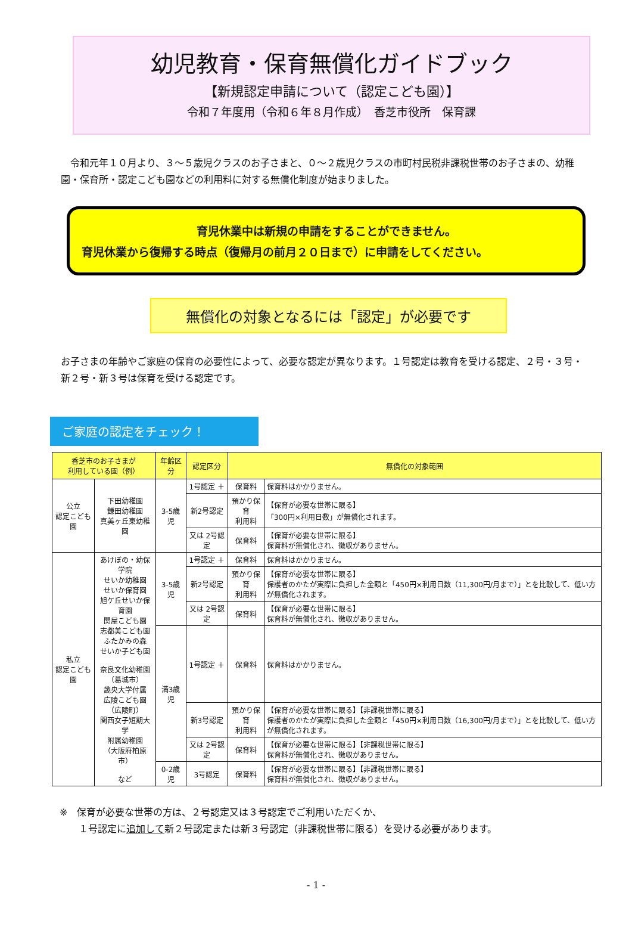幼児教育・保育無償化ガイドブック
【新規認定申請について（認定こども園）】
令和７年度用（令和６年８月作成）　香芝市役所　保育課
　令和元年１０月より、３～５歳児クラスのお子さまと、０～２歳児クラスの市町村民税非課税世帯のお子さまの、幼稚園・保育所・認定こども園などの利用料に対する無償化制度が始まりました。
育児休業中は新規の申請をすることができません。
育児休業から復帰する時点（復帰月の前月２０日まで）に申請をしてください。
無償化の対象となるには「認定」が必要です
お子さまの年齢やご家庭の保育の必要性によって、必要な認定が異なります。１号認定は教育を受ける認定、２号・３号・新２号・新３号は保育を受ける認定です。
ご家庭の認定をチェック！
| 香芝市のお子さまが 利用している園（例） | | 年齢区分 | 認定区分 | 無償化の対象範囲 | |
| --- | --- | --- | --- | --- | --- |
| 公立 認定こども園 | 下田幼稚園 鎌田幼稚園 真美ヶ丘東幼稚園 | 3-5歳児 | 1号認定 ＋ | 保育料 | 保育料はかかりません。 |
| | | | 新2号認定 | 預かり保育 利用料 | 【保育が必要な世帯に限る】 「300円×利用日数」が無償化されます。 |
| | | | 又は 2号認定 | 保育料 | 【保育が必要な世帯に限る】 保育料が無償化され、徴収がありません。 |
| 私立 認定こども園 | あけぼの・幼保学院 せいか幼稚園 せいか保育園 旭ケ丘せいか保育園 関屋こども園 志都美こども園 ふたかみの森 せいか子ども園 奈良文化幼稚園 （葛城市） 畿央大学付属 広陵こども園 （広陵町） 関西女子短期大学 附属幼稚園 （大阪府柏原市） など | 3-5歳児 | 1号認定 ＋ | 保育料 | 保育料はかかりません。 |
| | | | 新2号認定 | 預かり保育 利用料 | 【保育が必要な世帯に限る】 保護者のかたが実際に負担した金額と「450円×利用日数（11,300円/月まで）」とを比較して、低い方が無償化されます。 |
| | | | 又は 2号認定 | 保育料 | 【保育が必要な世帯に限る】 保育料が無償化され、徴収がありません。 |
| | | 満3歳児 | 1号認定 ＋ | 保育料 | 保育料はかかりません。 |
| | | | 新3号認定 | 預かり保育 利用料 | 【保育が必要な世帯に限る】【非課税世帯に限る】 保護者のかたが実際に負担した金額と「450円×利用日数（16,300円/月まで）」とを比較して、低い方が無償化されます。 |
| | | | 又は 2号認定 | 保育料 | 【保育が必要な世帯に限る】【非課税世帯に限る】 保育料が無償化され、徴収がありません。 |
| | | 0-2歳児 | 3号認定 | 保育料 | 【保育が必要な世帯に限る】【非課税世帯に限る】 保育料が無償化され、徴収がありません。 |
※　保育が必要な世帯の方は、２号認定又は３号認定でご利用いただくか、
　　１号認定に追加して新２号認定または新３号認定（非課税世帯に限る）を受ける必要があります。
- 1 -